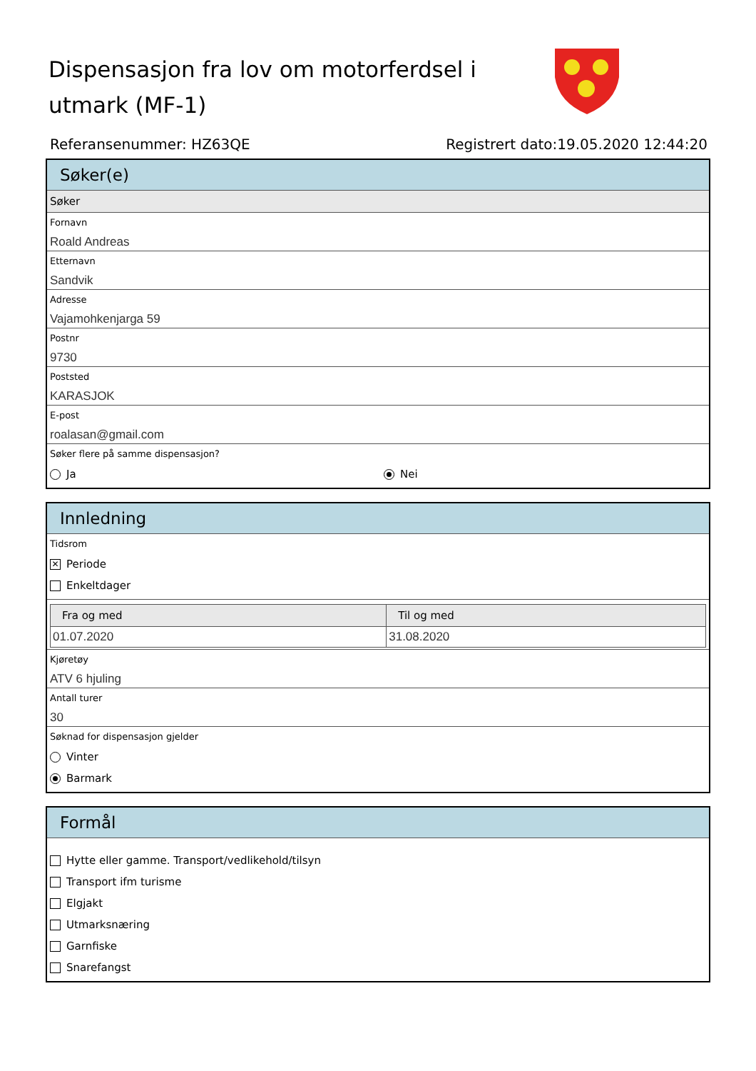Dispensasjon fra lov om motorferdsel i utmark (MF-1)
Referansenummer: HZ63QE Registrert dato:19.05.2020 12:44:20
Søker(e)
Søker
Fornavn
Roald Andreas
Etternavn
Sandvik
Adresse
Vajamohkenjarga 59
Postnr
9730
Poststed
KARASJOK
E-post
roalasan@gmail.com
Søker flere på samme dispensasjon?
Ja Nei
Innledning
Tidsrom
✕ Periode
Enkeltdager
| Fra og med | Til og med |
| --- | --- |
| 01.07.2020 | 31.08.2020 |
Kjøretøy
ATV 6 hjuling
Antall turer
30
Søknad for dispensasjon gjelder
Vinter
Barmark
Formål
Hytte eller gamme. Transport/vedlikehold/tilsyn
Transport ifm turisme
Elgjakt
Utmarksnæring
Garnfiske
Snarefangst